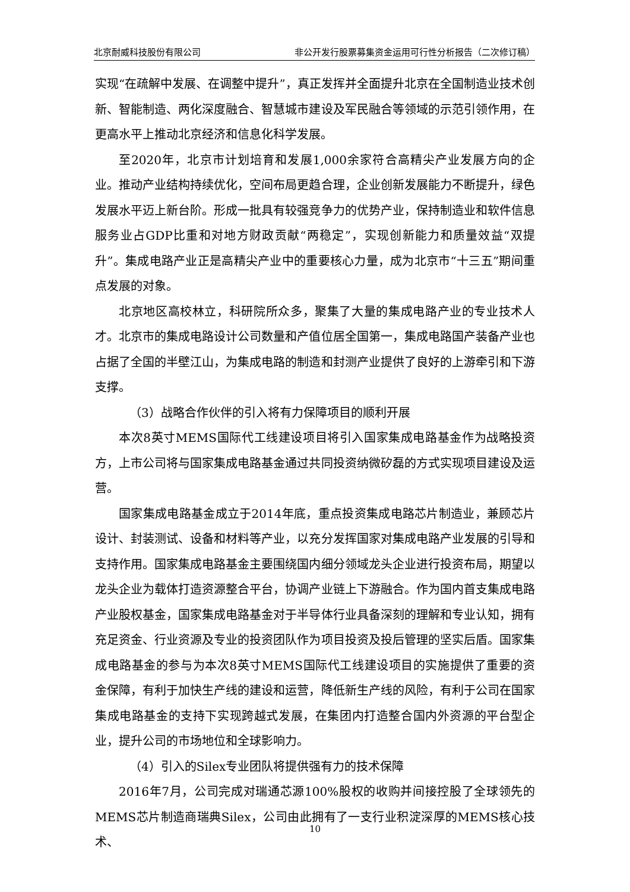北京耐威科技股份有限公司 非公开发行股票募集资金运用可行性分析报告（二次修订稿）
实现“在疏解中发展、在调整中提升”，真正发挥并全面提升北京在全国制造业技术创新、智能制造、两化深度融合、智慧城市建设及军民融合等领域的示范引领作用，在更高水平上推动北京经济和信息化科学发展。
至2020年，北京市计划培育和发展1,000余家符合高精尖产业发展方向的企业。推动产业结构持续优化，空间布局更趋合理，企业创新发展能力不断提升，绿色发展水平迈上新台阶。形成一批具有较强竞争力的优势产业，保持制造业和软件信息服务业占GDP比重和对地方财政贡献“两稳定”，实现创新能力和质量效益“双提升”。集成电路产业正是高精尖产业中的重要核心力量，成为北京市“十三五”期间重点发展的对象。
北京地区高校林立，科研院所众多，聚集了大量的集成电路产业的专业技术人才。北京市的集成电路设计公司数量和产值位居全国第一，集成电路国产装备产业也占据了全国的半壁江山，为集成电路的制造和封测产业提供了良好的上游牵引和下游支撑。
（3）战略合作伙伴的引入将有力保障项目的顺利开展
本次8英寸MEMS国际代工线建设项目将引入国家集成电路基金作为战略投资方，上市公司将与国家集成电路基金通过共同投资纳微矽磊的方式实现项目建设及运营。
国家集成电路基金成立于2014年底，重点投资集成电路芯片制造业，兼顾芯片设计、封装测试、设备和材料等产业，以充分发挥国家对集成电路产业发展的引导和支持作用。国家集成电路基金主要围绕国内细分领域龙头企业进行投资布局，期望以龙头企业为载体打造资源整合平台，协调产业链上下游融合。作为国内首支集成电路产业股权基金，国家集成电路基金对于半导体行业具备深刻的理解和专业认知，拥有充足资金、行业资源及专业的投资团队作为项目投资及投后管理的坚实后盾。国家集成电路基金的参与为本次8英寸MEMS国际代工线建设项目的实施提供了重要的资金保障，有利于加快生产线的建设和运营，降低新生产线的风险，有利于公司在国家集成电路基金的支持下实现跨越式发展，在集团内打造整合国内外资源的平台型企业，提升公司的市场地位和全球影响力。
（4）引入的Silex专业团队将提供强有力的技术保障
2016年7月，公司完成对瑞通芯源100%股权的收购并间接控股了全球领先的MEMS芯片制造商瑞典Silex，公司由此拥有了一支行业积淀深厚的MEMS核心技术、
10